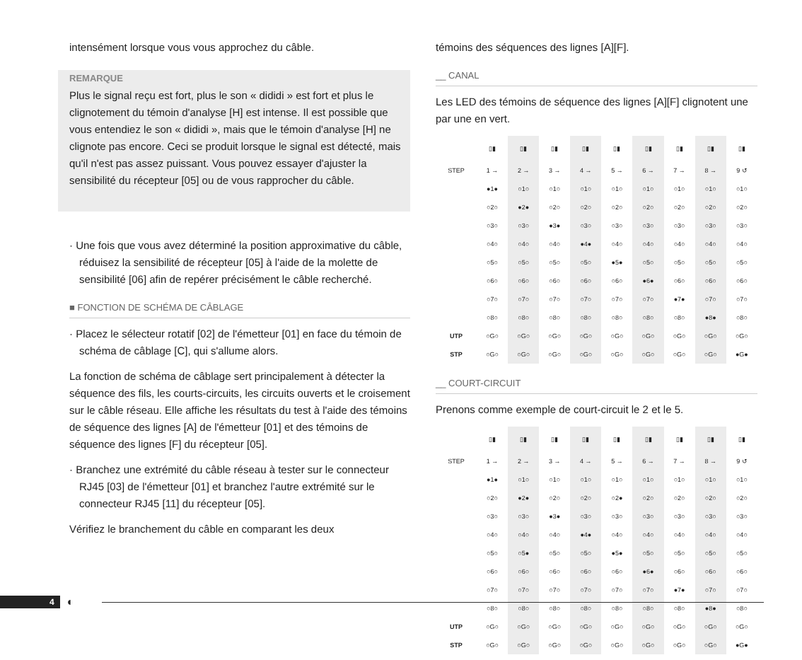intensément lorsque vous vous approchez du câble.
REMARQUE
Plus le signal reçu est fort, plus le son « dididi » est fort et plus le clignotement du témoin d'analyse [H] est intense. Il est possible que vous entendiez le son « dididi », mais que le témoin d'analyse [H] ne clignote pas encore. Ceci se produit lorsque le signal est détecté, mais qu'il n'est pas assez puissant. Vous pouvez essayer d'ajuster la sensibilité du récepteur [05] ou de vous rapprocher du câble.
· Une fois que vous avez déterminé la position approximative du câble, réduisez la sensibilité de récepteur [05] à l'aide de la molette de sensibilité [06] afin de repérer précisément le câble recherché.
■ FONCTION DE SCHÉMA DE CÂBLAGE
· Placez le sélecteur rotatif [02] de l'émetteur [01] en face du témoin de schéma de câblage [C], qui s'allume alors.
La fonction de schéma de câblage sert principalement à détecter la séquence des fils, les courts-circuits, les circuits ouverts et le croisement sur le câble réseau. Elle affiche les résultats du test à l'aide des témoins de séquence des lignes [A] de l'émetteur [01] et des témoins de séquence des lignes [F] du récepteur [05].
· Branchez une extrémité du câble réseau à tester sur le connecteur RJ45 [03] de l'émetteur [01] et branchez l'autre extrémité sur le connecteur RJ45 [11] du récepteur [05].
Vérifiez le branchement du câble en comparant les deux
témoins des séquences des lignes [A][F].
__ CANAL
Les LED des témoins de séquence des lignes [A][F] clignotent une par une en vert.
| | ▯▮ | ▯▮ | ▯▮ | ▯▮ | ▯▮ | ▯▮ | ▯▮ | ▯▮ | ▯▮ |
| STEP | 1 → | 2 → | 3 → | 4 → | 5 → | 6 → | 7 → | 8 → | 9 ↺ |
| | ●1● | ○1○ | ○1○ | ○1○ | ○1○ | ○1○ | ○1○ | ○1○ | ○1○ |
| | ○2○ | ●2● | ○2○ | ○2○ | ○2○ | ○2○ | ○2○ | ○2○ | ○2○ |
| | ○3○ | ○3○ | ●3● | ○3○ | ○3○ | ○3○ | ○3○ | ○3○ | ○3○ |
| | ○4○ | ○4○ | ○4○ | ●4● | ○4○ | ○4○ | ○4○ | ○4○ | ○4○ |
| | ○5○ | ○5○ | ○5○ | ○5○ | ●5● | ○5○ | ○5○ | ○5○ | ○5○ |
| | ○6○ | ○6○ | ○6○ | ○6○ | ○6○ | ●6● | ○6○ | ○6○ | ○6○ |
| | ○7○ | ○7○ | ○7○ | ○7○ | ○7○ | ○7○ | ●7● | ○7○ | ○7○ |
| | ○8○ | ○8○ | ○8○ | ○8○ | ○8○ | ○8○ | ○8○ | ●8● | ○8○ |
| UTP | ○G○ | ○G○ | ○G○ | ○G○ | ○G○ | ○G○ | ○G○ | ○G○ | ○G○ |
| STP | ○G○ | ○G○ | ○G○ | ○G○ | ○G○ | ○G○ | ○G○ | ○G○ | ●G● |
__ COURT-CIRCUIT
Prenons comme exemple de court-circuit le 2 et le 5.
| | ▯▮ | ▯▮ | ▯▮ | ▯▮ | ▯▮ | ▯▮ | ▯▮ | ▯▮ | ▯▮ |
| STEP | 1 → | 2 → | 3 → | 4 → | 5 → | 6 → | 7 → | 8 → | 9 ↺ |
| | ●1● | ○1○ | ○1○ | ○1○ | ○1○ | ○1○ | ○1○ | ○1○ | ○1○ |
| | ○2○ | ●2● | ○2○ | ○2○ | ○2● | ○2○ | ○2○ | ○2○ | ○2○ |
| | ○3○ | ○3○ | ●3● | ○3○ | ○3○ | ○3○ | ○3○ | ○3○ | ○3○ |
| | ○4○ | ○4○ | ○4○ | ●4● | ○4○ | ○4○ | ○4○ | ○4○ | ○4○ |
| | ○5○ | ○5● | ○5○ | ○5○ | ●5● | ○5○ | ○5○ | ○5○ | ○5○ |
| | ○6○ | ○6○ | ○6○ | ○6○ | ○6○ | ●6● | ○6○ | ○6○ | ○6○ |
| | ○7○ | ○7○ | ○7○ | ○7○ | ○7○ | ○7○ | ●7● | ○7○ | ○7○ |
| | ○8○ | ○8○ | ○8○ | ○8○ | ○8○ | ○8○ | ○8○ | ●8● | ○8○ |
| UTP | ○G○ | ○G○ | ○G○ | ○G○ | ○G○ | ○G○ | ○G○ | ○G○ | ○G○ |
| STP | ○G○ | ○G○ | ○G○ | ○G○ | ○G○ | ○G○ | ○G○ | ○G○ | ●G● |
4 ◐